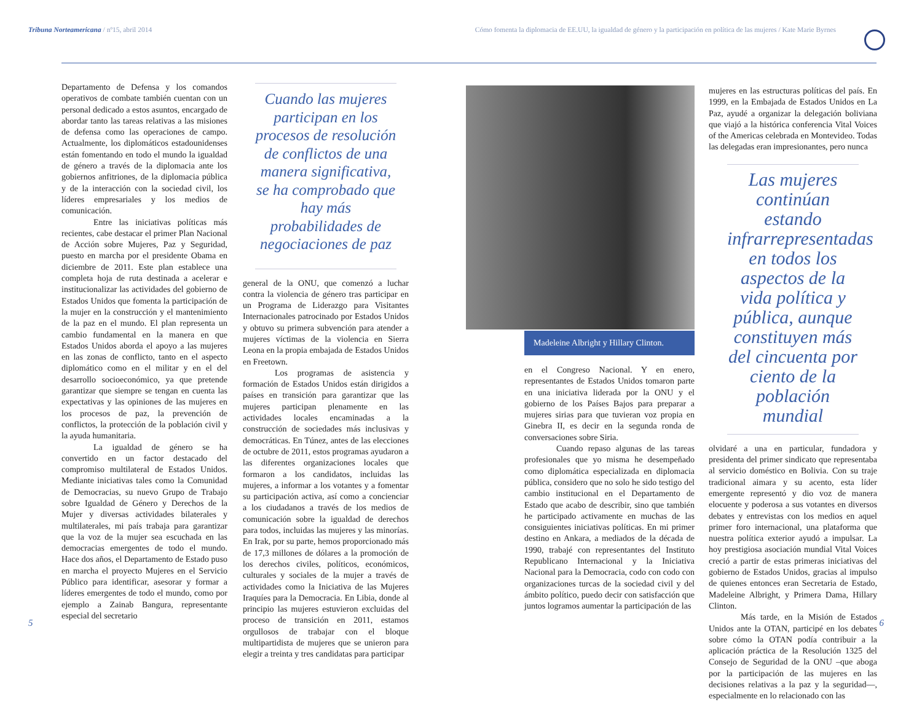Tribuna Norteamericana / nº15, abril 2014 Cómo fomenta la diplomacia de EE.UU, la igualdad de género y la participación en política de las mujeres / Kate Marie Byrnes
Departamento de Defensa y los comandos operativos de combate también cuentan con un personal dedicado a estos asuntos, encargado de abordar tanto las tareas relativas a las misiones de defensa como las operaciones de campo. Actualmente, los diplomáticos estadounidenses están fomentando en todo el mundo la igualdad de género a través de la diplomacia ante los gobiernos anfitriones, de la diplomacia pública y de la interacción con la sociedad civil, los líderes empresariales y los medios de comunicación.
Entre las iniciativas políticas más recientes, cabe destacar el primer Plan Nacional de Acción sobre Mujeres, Paz y Seguridad, puesto en marcha por el presidente Obama en diciembre de 2011. Este plan establece una completa hoja de ruta destinada a acelerar e institucionalizar las actividades del gobierno de Estados Unidos que fomenta la participación de la mujer en la construcción y el mantenimiento de la paz en el mundo. El plan representa un cambio fundamental en la manera en que Estados Unidos aborda el apoyo a las mujeres en las zonas de conflicto, tanto en el aspecto diplomático como en el militar y en el del desarrollo socioeconómico, ya que pretende garantizar que siempre se tengan en cuenta las expectativas y las opiniones de las mujeres en los procesos de paz, la prevención de conflictos, la protección de la población civil y la ayuda humanitaria.
La igualdad de género se ha convertido en un factor destacado del compromiso multilateral de Estados Unidos. Mediante iniciativas tales como la Comunidad de Democracias, su nuevo Grupo de Trabajo sobre Igualdad de Género y Derechos de la Mujer y diversas actividades bilaterales y multilaterales, mi país trabaja para garantizar que la voz de la mujer sea escuchada en las democracias emergentes de todo el mundo. Hace dos años, el Departamento de Estado puso en marcha el proyecto Mujeres en el Servicio Público para identificar, asesorar y formar a líderes emergentes de todo el mundo, como por ejemplo a Zainab Bangura, representante especial del secretario
Cuando las mujeres participan en los procesos de resolución de conflictos de una manera significativa, se ha comprobado que hay más probabilidades de negociaciones de paz
general de la ONU, que comenzó a luchar contra la violencia de género tras participar en un Programa de Liderazgo para Visitantes Internacionales patrocinado por Estados Unidos y obtuvo su primera subvención para atender a mujeres víctimas de la violencia en Sierra Leona en la propia embajada de Estados Unidos en Freetown.
Los programas de asistencia y formación de Estados Unidos están dirigidos a países en transición para garantizar que las mujeres participan plenamente en las actividades locales encaminadas a la construcción de sociedades más inclusivas y democráticas. En Túnez, antes de las elecciones de octubre de 2011, estos programas ayudaron a las diferentes organizaciones locales que formaron a los candidatos, incluidas las mujeres, a informar a los votantes y a fomentar su participación activa, así como a concienciar a los ciudadanos a través de los medios de comunicación sobre la igualdad de derechos para todos, incluidas las mujeres y las minorías. En Irak, por su parte, hemos proporcionado más de 17,3 millones de dólares a la promoción de los derechos civiles, políticos, económicos, culturales y sociales de la mujer a través de actividades como la Iniciativa de las Mujeres Iraquíes para la Democracia. En Libia, donde al principio las mujeres estuvieron excluidas del proceso de transición en 2011, estamos orgullosos de trabajar con el bloque multipartidista de mujeres que se unieron para elegir a treinta y tres candidatas para participar
Madeleine Albright y Hillary Clinton.
en el Congreso Nacional. Y en enero, representantes de Estados Unidos tomaron parte en una iniciativa liderada por la ONU y el gobierno de los Países Bajos para preparar a mujeres sirias para que tuvieran voz propia en Ginebra II, es decir en la segunda ronda de conversaciones sobre Siria.
Cuando repaso algunas de las tareas profesionales que yo misma he desempeñado como diplomática especializada en diplomacia pública, considero que no solo he sido testigo del cambio institucional en el Departamento de Estado que acabo de describir, sino que también he participado activamente en muchas de las consiguientes iniciativas políticas. En mi primer destino en Ankara, a mediados de la década de 1990, trabajé con representantes del Instituto Republicano Internacional y la Iniciativa Nacional para la Democracia, codo con codo con organizaciones turcas de la sociedad civil y del ámbito político, puedo decir con satisfacción que juntos logramos aumentar la participación de las
mujeres en las estructuras políticas del país. En 1999, en la Embajada de Estados Unidos en La Paz, ayudé a organizar la delegación boliviana que viajó a la histórica conferencia Vital Voices of the Americas celebrada en Montevideo. Todas las delegadas eran impresionantes, pero nunca
Las mujeres continúan estando infrarrepresentadas en todos los aspectos de la vida política y pública, aunque constituyen más del cincuenta por ciento de la población mundial
olvidaré a una en particular, fundadora y presidenta del primer sindicato que representaba al servicio doméstico en Bolivia. Con su traje tradicional aimara y su acento, esta líder emergente representó y dio voz de manera elocuente y poderosa a sus votantes en diversos debates y entrevistas con los medios en aquel primer foro internacional, una plataforma que nuestra política exterior ayudó a impulsar. La hoy prestigiosa asociación mundial Vital Voices creció a partir de estas primeras iniciativas del gobierno de Estados Unidos, gracias al impulso de quienes entonces eran Secretaria de Estado, Madeleine Albright, y Primera Dama, Hillary Clinton.
Más tarde, en la Misión de Estados Unidos ante la OTAN, participé en los debates sobre cómo la OTAN podía contribuir a la aplicación práctica de la Resolución 1325 del Consejo de Seguridad de la ONU –que aboga por la participación de las mujeres en las decisiones relativas a la paz y la seguridad—, especialmente en lo relacionado con las
5 6